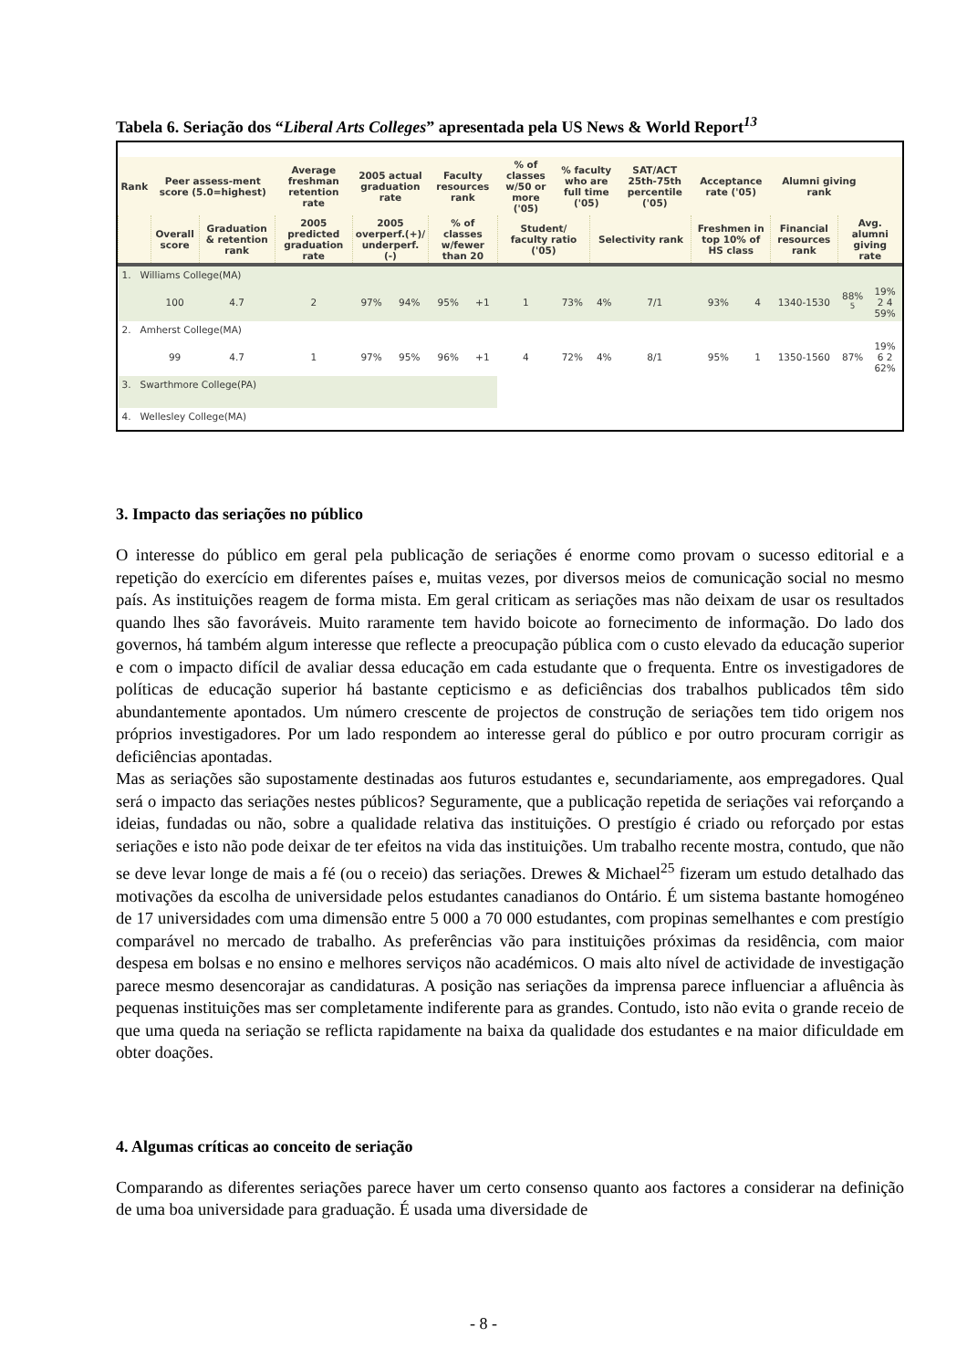Tabela 6. Seriação dos “Liberal Arts Colleges” apresentada pela US News & World Report<sup>13</sup>
| Rank | Peer assess-ment score (5.0=highest) | | Average freshman retention rate | 2005 actual graduation rate | | Faculty resources rank | | % of classes w/50 or more ('05) | % faculty who are full time ('05) | | SAT/ACT 25th-75th percentile ('05) | Acceptance rate ('05) | | Alumni giving rank | | |
| | Overall score | Graduation & retention rank | 2005 predicted graduation rate | 2005 overperf.(+)/ underperf.(-) | | % of classes w/fewer than 20 | | Student/ faculty ratio ('05) | | Selectivity rank | | Freshmen in top 10% of HS class | | Financial resources rank | Avg. alumni giving rate | |
| 1. Williams College(MA) | | | | | | | | | | | | | | | | |
| | 100 | 4.7 | 2 | 97% | 94% | 95% | +1 | 1 | 73% | 4% | 7/1 | 93% | 4 | 1340-1530 | 88% <sup>5</sup> | 19% 2 4 59% |
| 2. Amherst College(MA) | | | | | | | | | | | | | | | | |
| | 99 | 4.7 | 1 | 97% | 95% | 96% | +1 | 4 | 72% | 4% | 8/1 | 95% | 1 | 1350-1560 | 87% | 19% 6 2 62% |
| 3. Swarthmore College(PA) | | | | | | | | | | | | | | | | |
| 4. Wellesley College(MA) | | | | | | | | | | | | | | | | |
3. Impacto das seriações no público
O interesse do público em geral pela publicação de seriações é enorme como provam o sucesso editorial e a repetição do exercício em diferentes países e, muitas vezes, por diversos meios de comunicação social no mesmo país. As instituições reagem de forma mista. Em geral criticam as seriações mas não deixam de usar os resultados quando lhes são favoráveis. Muito raramente tem havido boicote ao fornecimento de informação. Do lado dos governos, há também algum interesse que reflecte a preocupação pública com o custo elevado da educação superior e com o impacto difícil de avaliar dessa educação em cada estudante que o frequenta. Entre os investigadores de políticas de educação superior há bastante cepticismo e as deficiências dos trabalhos publicados têm sido abundantemente apontados. Um número crescente de projectos de construção de seriações tem tido origem nos próprios investigadores. Por um lado respondem ao interesse geral do público e por outro procuram corrigir as deficiências apontadas.
Mas as seriações são supostamente destinadas aos futuros estudantes e, secundariamente, aos empregadores. Qual será o impacto das seriações nestes públicos? Seguramente, que a publicação repetida de seriações vai reforçando a ideias, fundadas ou não, sobre a qualidade relativa das instituições. O prestígio é criado ou reforçado por estas seriações e isto não pode deixar de ter efeitos na vida das instituições. Um trabalho recente mostra, contudo, que não se deve levar longe de mais a fé (ou o receio) das seriações. Drewes & Michael<sup>25</sup> fizeram um estudo detalhado das motivações da escolha de universidade pelos estudantes canadianos do Ontário. É um sistema bastante homogéneo de 17 universidades com uma dimensão entre 5 000 a 70 000 estudantes, com propinas semelhantes e com prestígio comparável no mercado de trabalho. As preferências vão para instituições próximas da residência, com maior despesa em bolsas e no ensino e melhores serviços não académicos. O mais alto nível de actividade de investigação parece mesmo desencorajar as candidaturas. A posição nas seriações da imprensa parece influenciar a afluência às pequenas instituições mas ser completamente indiferente para as grandes. Contudo, isto não evita o grande receio de que uma queda na seriação se reflicta rapidamente na baixa da qualidade dos estudantes e na maior dificuldade em obter doações.
4. Algumas críticas ao conceito de seriação
Comparando as diferentes seriações parece haver um certo consenso quanto aos factores a considerar na definição de uma boa universidade para graduação. É usada uma diversidade de
- 8 -